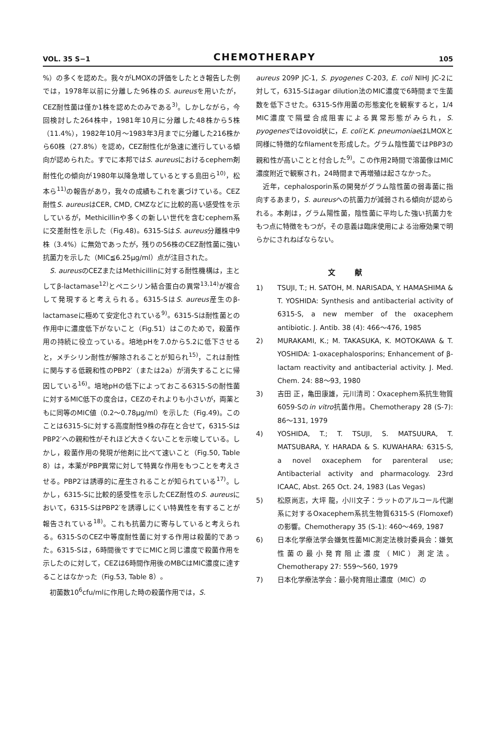VOL. 35 S−1
CHEMOTHERAPY
105
%）の多くを認めた。我々がLMOXの評価をしたとき報告した例では，1978年以前に分離した96株のS. aureusを用いたが，CEZ耐性菌は僅か1株を認めたのみである<sup>3)</sup>。しかしながら，今回検討した264株中，1981年10月に分離した48株から5株（11.4%），1982年10月〜1983年3月までに分離した216株から60株（27.8%）を認め，CEZ耐性化が急速に進行している傾向が認められた。すでに本邦ではS. aureusにおけるcephem剤耐性化の傾向が1980年以降急増しているとする島田ら<sup>10)</sup>，松本ら<sup>11)</sup>の報告があり，我々の成績もこれを裏づけている。CEZ耐性S. aureusはCER, CMD, CMZなどに比較的高い感受性を示しているが，Methicillinや多くの新しい世代を含むcephem系に交差耐性を示した（Fig.48)。6315-SはS. aureus分離株中9株（3.4%）に無効であったが，残りの56株のCEZ耐性菌に強い抗菌力を示した（MIC≦6.25μg/ml）点が注目された。
S. aureusのCEZまたはMethicillinに対する耐性機構は，主としてβ-lactamase<sup>12)</sup>とペニシリン結合蛋白の異常<sup>13,14)</sup>が複合して発現すると考えられる。6315-SはS. aureus産生のβ-lactamaseに極めて安定化されている<sup>9)</sup>。6315-Sは耐性菌との作用中に濃度低下がないこと（Fig.51）はこのためで，殺菌作用の持続に役立っている。培地pHを7.0から5.2に低下させると，メチシリン耐性が解除されることが知られ<sup>15)</sup>，これは耐性に関与する低親和性のPBP2′（または2a）が消失することに帰因している<sup>16)</sup>。培地pHの低下によっておこる6315-Sの耐性菌に対するMIC低下の度合は，CEZのそれよりも小さいが，両薬ともに同等のMIC値（0.2〜0.78μg/ml）を示した（Fig.49)。このことは6315-Sに対する高度耐性9株の存在と合せて，6315-SはPBP2′への親和性がそれほど大きくないことを示唆している。しかし，殺菌作用の発現が他剤に比べて速いこと（Fig.50, Table 8）は，本薬がPBP異常に対して特異な作用をもつことを考えさせる。PBP2′は誘導的に産生されることが知られている<sup>17)</sup>。しかし，6315-Sに比較的感受性を示したCEZ耐性のS. aureusにおいて，6315-SはPBP2′を誘導しにくい特異性を有することが報告されている<sup>18)</sup>。これも抗菌力に寄与していると考えられる。6315-SのCEZ中等度耐性菌に対する作用は殺菌的であった。6315-Sは，6時間後ですでにMICと同じ濃度で殺菌作用を示したのに対して，CEZは6時間作用後のMBCはMIC濃度に達することはなかった（Fig.53, Table 8）。
初菌数10<sup>6</sup>cfu/mlに作用した時の殺菌作用では，S.
aureus 209P JC-1, S. pyogenes C-203, E. coli NIHJ JC-2に対して，6315-Sはagar dilution法のMIC濃度で6時間まで生菌数を低下させた。6315-S作用菌の形態変化を観察すると，1/4 MIC濃度で隔壁合成阻害による異常形態がみられ，S. pyogenesではovoid状に，E. coliとK. pneumoniaeはLMOXと同様に特徴的なfilamentを形成した。グラム陰性菌ではPBP3の親和性が高いことと付合した<sup>9)</sup>。この作用2時間で溶菌像はMIC濃度附近で観察され，24時間まで再増殖は起さなかった。
近年，cephalosporin系の開発がグラム陰性菌の弱毒菌に指向するあまり，S. aureusへの抗菌力が減弱される傾向が認められる。本剤は，グラム陽性菌，陰性菌に平均した強い抗菌力をもつ点に特徴をもつが，その意義は臨床使用による治療効果で明らかにされねばならない。
文献
1) TSUJI, T.; H. SATOH, M. NARISADA, Y. HAMASHIMA & T. YOSHIDA: Synthesis and antibacterial activity of 6315-S, a new member of the oxacephem antibiotic. J. Antib. 38 (4): 466〜476, 1985
2) MURAKAMI, K.; M. TAKASUKA, K. MOTOKAWA & T. YOSHIDA: 1-oxacephalosporins; Enhancement of β-lactam reactivity and antibacterial activity. J. Med. Chem. 24: 88〜93, 1980
3) 吉田 正，亀田康雄，元川清司：Oxacephem系抗生物質6059-Sのin vitro抗菌作用。Chemotherapy 28 (S-7): 86〜131, 1979
4) YOSHIDA, T.; T. TSUJI, S. MATSUURA, T. MATSUBARA, Y. HARADA & S. KUWAHARA: 6315-S, a novel oxacephem for parenteral use; Antibacterial activity and pharmacology. 23rd ICAAC, Abst. 265 Oct. 24, 1983 (Las Vegas)
5) 松原尚志，大坪 龍，小川文子：ラットのアルコール代謝系に対するOxacephem系抗生物質6315-S (Flomoxef)の影響。Chemotherapy 35 (S-1): 460〜469, 1987
6) 日本化学療法学会嫌気性菌MIC測定法検討委員会：嫌気性菌の最小発育阻止濃度（MIC）測定法。Chemotherapy 27: 559〜560, 1979
7) 日本化学療法学会：最小発育阻止濃度（MIC）の